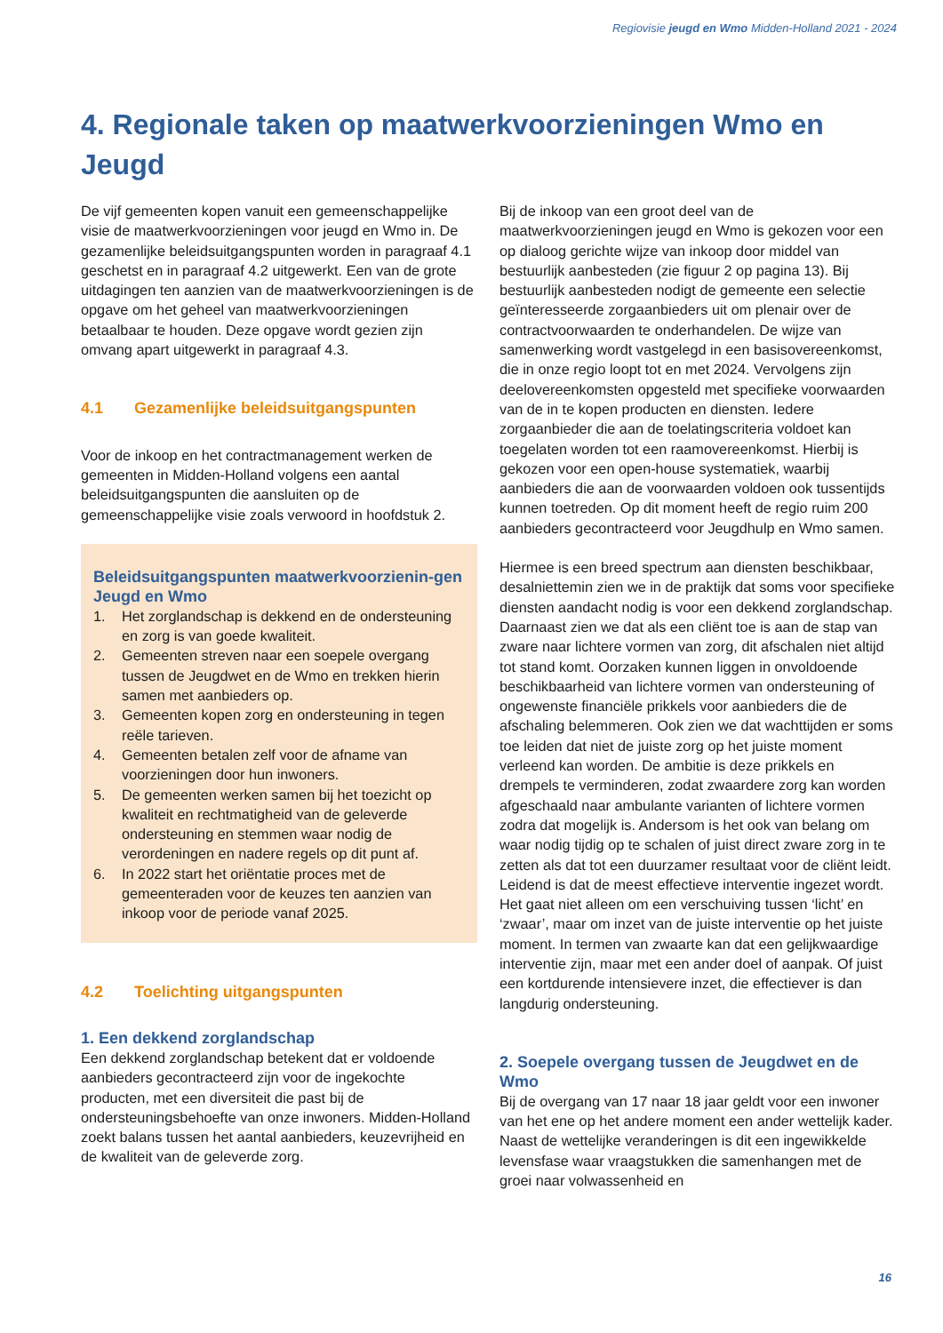Regiovisie jeugd en Wmo Midden-Holland 2021 - 2024
4. Regionale taken op maatwerkvoorzieningen Wmo en Jeugd
De vijf gemeenten kopen vanuit een gemeenschappelijke visie de maatwerkvoorzieningen voor jeugd en Wmo in. De gezamenlijke beleidsuitgangspunten worden in paragraaf 4.1 geschetst en in paragraaf 4.2 uitgewerkt. Een van de grote uitdagingen ten aanzien van de maatwerkvoorzieningen is de opgave om het geheel van maatwerkvoorzieningen betaalbaar te houden. Deze opgave wordt gezien zijn omvang apart uitgewerkt in paragraaf 4.3.
4.1 Gezamenlijke beleidsuitgangspunten
Voor de inkoop en het contractmanagement werken de gemeenten in Midden-Holland volgens een aantal beleidsuitgangspunten die aansluiten op de gemeenschappelijke visie zoals verwoord in hoofdstuk 2.
Beleidsuitgangspunten maatwerkvoorzienin-gen Jeugd en Wmo
1. Het zorglandschap is dekkend en de ondersteuning en zorg is van goede kwaliteit.
2. Gemeenten streven naar een soepele overgang tussen de Jeugdwet en de Wmo en trekken hierin samen met aanbieders op.
3. Gemeenten kopen zorg en ondersteuning in tegen reële tarieven.
4. Gemeenten betalen zelf voor de afname van voorzieningen door hun inwoners.
5. De gemeenten werken samen bij het toezicht op kwaliteit en rechtmatigheid van de geleverde ondersteuning en stemmen waar nodig de verordeningen en nadere regels op dit punt af.
6. In 2022 start het oriëntatie proces met de gemeenteraden voor de keuzes ten aanzien van inkoop voor de periode vanaf 2025.
4.2 Toelichting uitgangspunten
1. Een dekkend zorglandschap
Een dekkend zorglandschap betekent dat er voldoende aanbieders gecontracteerd zijn voor de ingekochte producten, met een diversiteit die past bij de ondersteuningsbehoefte van onze inwoners. Midden-Holland zoekt balans tussen het aantal aanbieders, keuzevrijheid en de kwaliteit van de geleverde zorg.
Bij de inkoop van een groot deel van de maatwerkvoorzieningen jeugd en Wmo is gekozen voor een op dialoog gerichte wijze van inkoop door middel van bestuurlijk aanbesteden (zie figuur 2 op pagina 13). Bij bestuurlijk aanbesteden nodigt de gemeente een selectie geïnteresseerde zorgaanbieders uit om plenair over de contractvoorwaarden te onderhandelen. De wijze van samenwerking wordt vastgelegd in een basisovereenkomst, die in onze regio loopt tot en met 2024. Vervolgens zijn deelovereenkomsten opgesteld met specifieke voorwaarden van de in te kopen producten en diensten. Iedere zorgaanbieder die aan de toelatingscriteria voldoet kan toegelaten worden tot een raamovereenkomst. Hierbij is gekozen voor een open-house systematiek, waarbij aanbieders die aan de voorwaarden voldoen ook tussentijds kunnen toetreden. Op dit moment heeft de regio ruim 200 aanbieders gecontracteerd voor Jeugdhulp en Wmo samen.
Hiermee is een breed spectrum aan diensten beschikbaar, desalniettemin zien we in de praktijk dat soms voor specifieke diensten aandacht nodig is voor een dekkend zorglandschap. Daarnaast zien we dat als een cliënt toe is aan de stap van zware naar lichtere vormen van zorg, dit afschalen niet altijd tot stand komt. Oorzaken kunnen liggen in onvoldoende beschikbaarheid van lichtere vormen van ondersteuning of ongewenste financiële prikkels voor aanbieders die de afschaling belemmeren. Ook zien we dat wachttijden er soms toe leiden dat niet de juiste zorg op het juiste moment verleend kan worden. De ambitie is deze prikkels en drempels te verminderen, zodat zwaardere zorg kan worden afgeschaald naar ambulante varianten of lichtere vormen zodra dat mogelijk is. Andersom is het ook van belang om waar nodig tijdig op te schalen of juist direct zware zorg in te zetten als dat tot een duurzamer resultaat voor de cliënt leidt. Leidend is dat de meest effectieve interventie ingezet wordt. Het gaat niet alleen om een verschuiving tussen ‘licht’ en ‘zwaar’, maar om inzet van de juiste interventie op het juiste moment. In termen van zwaarte kan dat een gelijkwaardige interventie zijn, maar met een ander doel of aanpak. Of juist een kortdurende intensievere inzet, die effectiever is dan langdurig ondersteuning.
2. Soepele overgang tussen de Jeugdwet en de Wmo
Bij de overgang van 17 naar 18 jaar geldt voor een inwoner van het ene op het andere moment een ander wettelijk kader. Naast de wettelijke veranderingen is dit een ingewikkelde levensfase waar vraagstukken die samenhangen met de groei naar volwassenheid en
16